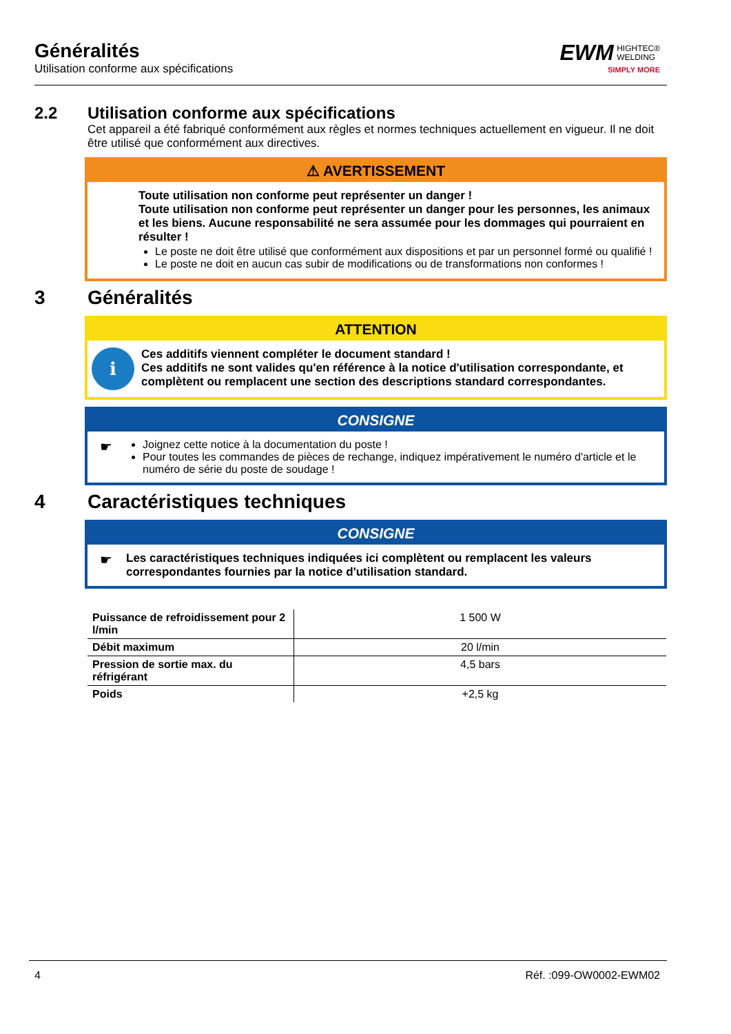Généralités
Utilisation conforme aux spécifications
EWM HIGHTEC®
WELDING
SIMPLY MORE
2.2 Utilisation conforme aux spécifications
Cet appareil a été fabriqué conformément aux règles et normes techniques actuellement en vigueur. Il ne doit être utilisé que conformément aux directives.
⚠ AVERTISSEMENT
Toute utilisation non conforme peut représenter un danger !
Toute utilisation non conforme peut représenter un danger pour les personnes, les animaux et les biens. Aucune responsabilité ne sera assumée pour les dommages qui pourraient en résulter !
Le poste ne doit être utilisé que conformément aux dispositions et par un personnel formé ou qualifié !
Le poste ne doit en aucun cas subir de modifications ou de transformations non conformes !
3 Généralités
ATTENTION
ℹ
Ces additifs viennent compléter le document standard !
Ces additifs ne sont valides qu'en référence à la notice d'utilisation correspondante, et complètent ou remplacent une section des descriptions standard correspondantes.
CONSIGNE
☛
Joignez cette notice à la documentation du poste !
Pour toutes les commandes de pièces de rechange, indiquez impérativement le numéro d'article et le numéro de série du poste de soudage !
4 Caractéristiques techniques
CONSIGNE
☛ Les caractéristiques techniques indiquées ici complètent ou remplacent les valeurs correspondantes fournies par la notice d'utilisation standard.
| Puissance de refroidissement pour 2 l/min | 1 500 W |
| Débit maximum | 20 l/min |
| Pression de sortie max. du réfrigérant | 4,5 bars |
| Poids | +2,5 kg |
4 Réf. :099-OW0002-EWM02